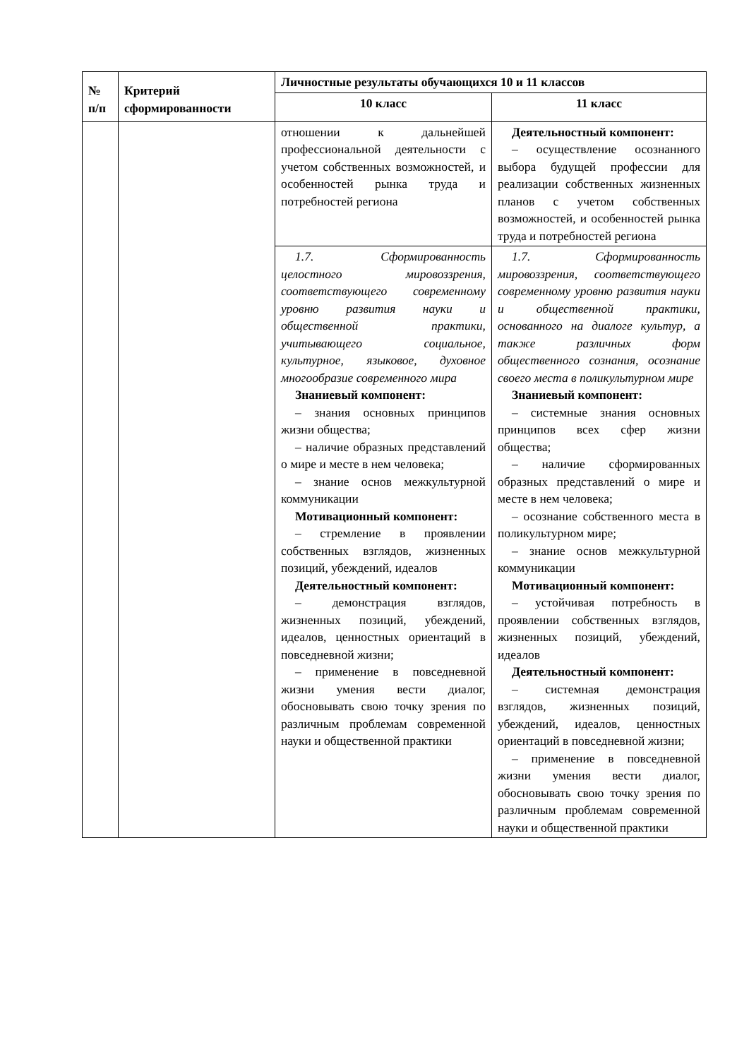| № п/п | Критерий сформированности | Личностные результаты обучающихся 10 и 11 классов | |
| --- | --- | --- | --- |
| | | 10 класс | 11 класс |
| | | отношении к дальнейшей профессиональной деятельности с учетом собственных возможностей, и особенностей рынка труда и потребностей региона | Деятельностный компонент: – осуществление осознанного выбора будущей профессии для реализации собственных жизненных планов с учетом собственных возможностей, и особенностей рынка труда и потребностей региона |
| | | 1.7. Сформированность целостного мировоззрения, соответствующего современному уровню развития науки и общественной практики, учитывающего социальное, культурное, языковое, духовное многообразие современного мира Знаниевый компонент: – знания основных принципов жизни общества; – наличие образных представлений о мире и месте в нем человека; – знание основ межкультурной коммуникации Мотивационный компонент: – стремление в проявлении собственных взглядов, жизненных позиций, убеждений, идеалов Деятельностный компонент: – демонстрация взглядов, жизненных позиций, убеждений, идеалов, ценностных ориентаций в повседневной жизни; – применение в повседневной жизни умения вести диалог, обосновывать свою точку зрения по различным проблемам современной науки и общественной практики | 1.7. Сформированность мировоззрения, соответствующего современному уровню развития науки и общественной практики, основанного на диалоге культур, а также различных форм общественного сознания, осознание своего места в поликультурном мире Знаниевый компонент: – системные знания основных принципов всех сфер жизни общества; – наличие сформированных образных представлений о мире и месте в нем человека; – осознание собственного места в поликультурном мире; – знание основ межкультурной коммуникации Мотивационный компонент: – устойчивая потребность в проявлении собственных взглядов, жизненных позиций, убеждений, идеалов Деятельностный компонент: – системная демонстрация взглядов, жизненных позиций, убеждений, идеалов, ценностных ориентаций в повседневной жизни; – применение в повседневной жизни умения вести диалог, обосновывать свою точку зрения по различным проблемам современной науки и общественной практики |